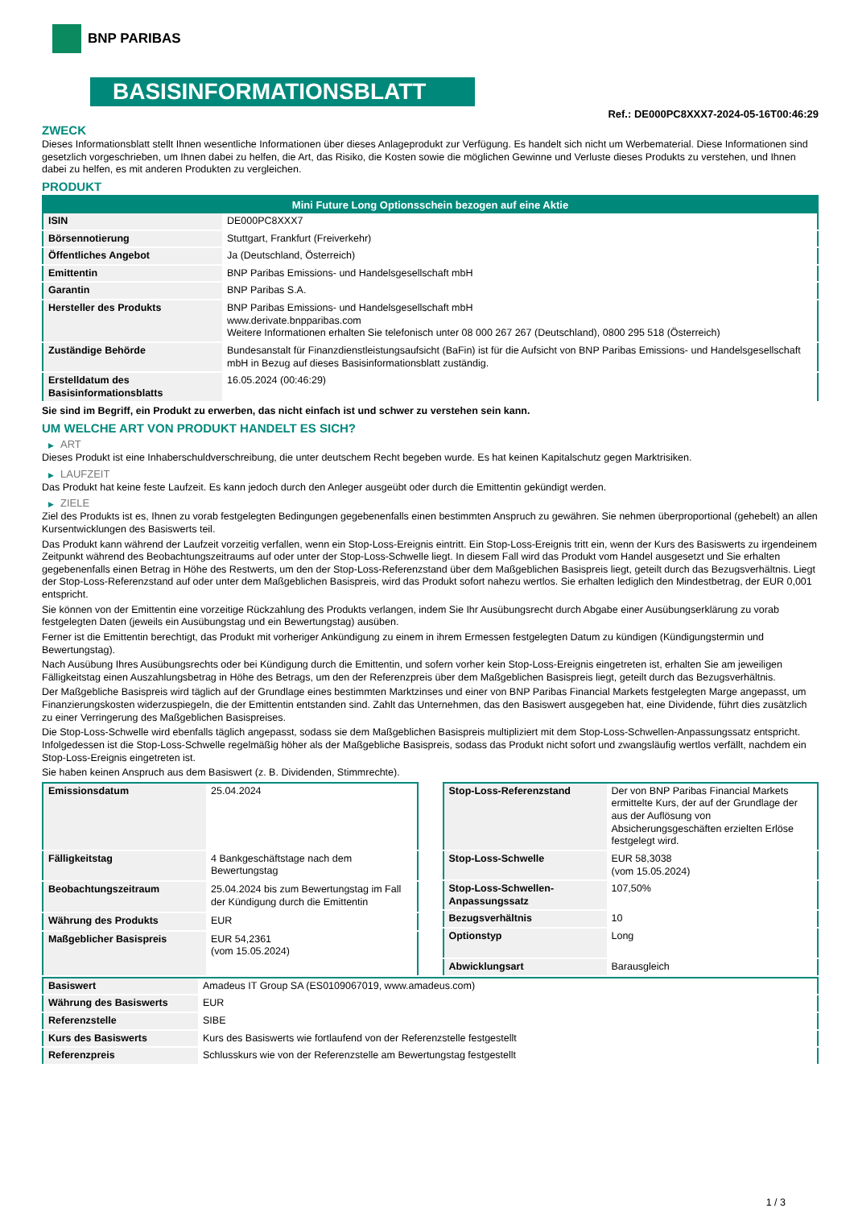BNP PARIBAS
BASISINFORMATIONSBLATT
Ref.: DE000PC8XXX7-2024-05-16T00:46:29
ZWECK
Dieses Informationsblatt stellt Ihnen wesentliche Informationen über dieses Anlageprodukt zur Verfügung. Es handelt sich nicht um Werbematerial. Diese Informationen sind gesetzlich vorgeschrieben, um Ihnen dabei zu helfen, die Art, das Risiko, die Kosten sowie die möglichen Gewinne und Verluste dieses Produkts zu verstehen, und Ihnen dabei zu helfen, es mit anderen Produkten zu vergleichen.
PRODUKT
| Mini Future Long Optionsschein bezogen auf eine Aktie | |
| --- | --- |
| ISIN | DE000PC8XXX7 |
| Börsennotierung | Stuttgart, Frankfurt (Freiverkehr) |
| Öffentliches Angebot | Ja (Deutschland, Österreich) |
| Emittentin | BNP Paribas Emissions- und Handelsgesellschaft mbH |
| Garantin | BNP Paribas S.A. |
| Hersteller des Produkts | BNP Paribas Emissions- und Handelsgesellschaft mbH www.derivate.bnpparibas.com Weitere Informationen erhalten Sie telefonisch unter 08 000 267 267 (Deutschland), 0800 295 518 (Österreich) |
| Zuständige Behörde | Bundesanstalt für Finanzdienstleistungsaufsicht (BaFin) ist für die Aufsicht von BNP Paribas Emissions- und Handelsgesellschaft mbH in Bezug auf dieses Basisinformationsblatt zuständig. |
| Erstelldatum des Basisinformationsblatts | 16.05.2024 (00:46:29) |
Sie sind im Begriff, ein Produkt zu erwerben, das nicht einfach ist und schwer zu verstehen sein kann.
UM WELCHE ART VON PRODUKT HANDELT ES SICH?
▶ ART
Dieses Produkt ist eine Inhaberschuldverschreibung, die unter deutschem Recht begeben wurde. Es hat keinen Kapitalschutz gegen Marktrisiken.
▶ LAUFZEIT
Das Produkt hat keine feste Laufzeit. Es kann jedoch durch den Anleger ausgeübt oder durch die Emittentin gekündigt werden.
▶ ZIELE
Ziel des Produkts ist es, Ihnen zu vorab festgelegten Bedingungen gegebenenfalls einen bestimmten Anspruch zu gewähren. Sie nehmen überproportional (gehebelt) an allen Kursentwicklungen des Basiswerts teil.
Das Produkt kann während der Laufzeit vorzeitig verfallen, wenn ein Stop-Loss-Ereignis eintritt. Ein Stop-Loss-Ereignis tritt ein, wenn der Kurs des Basiswerts zu irgendeinem Zeitpunkt während des Beobachtungszeitraums auf oder unter der Stop-Loss-Schwelle liegt. In diesem Fall wird das Produkt vom Handel ausgesetzt und Sie erhalten gegebenenfalls einen Betrag in Höhe des Restwerts, um den der Stop-Loss-Referenzstand über dem Maßgeblichen Basispreis liegt, geteilt durch das Bezugsverhältnis. Liegt der Stop-Loss-Referenzstand auf oder unter dem Maßgeblichen Basispreis, wird das Produkt sofort nahezu wertlos. Sie erhalten lediglich den Mindestbetrag, der EUR 0,001 entspricht.
Sie können von der Emittentin eine vorzeitige Rückzahlung des Produkts verlangen, indem Sie Ihr Ausübungsrecht durch Abgabe einer Ausübungserklärung zu vorab festgelegten Daten (jeweils ein Ausübungstag und ein Bewertungstag) ausüben.
Ferner ist die Emittentin berechtigt, das Produkt mit vorheriger Ankündigung zu einem in ihrem Ermessen festgelegten Datum zu kündigen (Kündigungstermin und Bewertungstag).
Nach Ausübung Ihres Ausübungsrechts oder bei Kündigung durch die Emittentin, und sofern vorher kein Stop-Loss-Ereignis eingetreten ist, erhalten Sie am jeweiligen Fälligkeitstag einen Auszahlungsbetrag in Höhe des Betrags, um den der Referenzpreis über dem Maßgeblichen Basispreis liegt, geteilt durch das Bezugsverhältnis.
Der Maßgebliche Basispreis wird täglich auf der Grundlage eines bestimmten Marktzinses und einer von BNP Paribas Financial Markets festgelegten Marge angepasst, um Finanzierungskosten widerzuspiegeln, die der Emittentin entstanden sind. Zahlt das Unternehmen, das den Basiswert ausgegeben hat, eine Dividende, führt dies zusätzlich zu einer Verringerung des Maßgeblichen Basispreises.
Die Stop-Loss-Schwelle wird ebenfalls täglich angepasst, sodass sie dem Maßgeblichen Basispreis multipliziert mit dem Stop-Loss-Schwellen-Anpassungssatz entspricht. Infolgedessen ist die Stop-Loss-Schwelle regelmäßig höher als der Maßgebliche Basispreis, sodass das Produkt nicht sofort und zwangsläufig wertlos verfällt, nachdem ein Stop-Loss-Ereignis eingetreten ist.
Sie haben keinen Anspruch aus dem Basiswert (z. B. Dividenden, Stimmrechte).
| Emissionsdatum | 25.04.2024 |
| Fälligkeitstag | 4 Bankgeschäftstage nach dem Bewertungstag |
| Beobachtungszeitraum | 25.04.2024 bis zum Bewertungstag im Fall der Kündigung durch die Emittentin |
| Währung des Produkts | EUR |
| Maßgeblicher Basispreis | EUR 54,2361 (vom 15.05.2024) |
| Stop-Loss-Referenzstand | Der von BNP Paribas Financial Markets ermittelte Kurs, der auf der Grundlage der aus der Auflösung von Absicherungsgeschäften erzielten Erlöse festgelegt wird. |
| Stop-Loss-Schwelle | EUR 58,3038 (vom 15.05.2024) |
| Stop-Loss-Schwellen-Anpassungssatz | 107,50% |
| Bezugsverhältnis | 10 |
| Optionstyp | Long |
| Abwicklungsart | Barausgleich |
| Basiswert | Amadeus IT Group SA (ES0109067019, www.amadeus.com) |
| Währung des Basiswerts | EUR |
| Referenzstelle | SIBE |
| Kurs des Basiswerts | Kurs des Basiswerts wie fortlaufend von der Referenzstelle festgestellt |
| Referenzpreis | Schlusskurs wie von der Referenzstelle am Bewertungstag festgestellt |
1 / 3